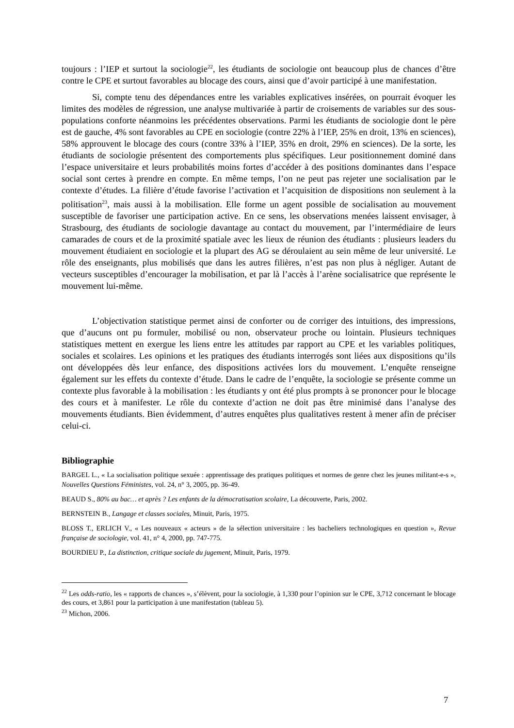toujours : l’IEP et surtout la sociologie<sup>22</sup>, les étudiants de sociologie ont beaucoup plus de chances d’être contre le CPE et surtout favorables au blocage des cours, ainsi que d’avoir participé à une manifestation.
Si, compte tenu des dépendances entre les variables explicatives insérées, on pourrait évoquer les limites des modèles de régression, une analyse multivariée à partir de croisements de variables sur des sous-populations conforte néanmoins les précédentes observations. Parmi les étudiants de sociologie dont le père est de gauche, 4% sont favorables au CPE en sociologie (contre 22% à l’IEP, 25% en droit, 13% en sciences), 58% approuvent le blocage des cours (contre 33% à l’IEP, 35% en droit, 29% en sciences). De la sorte, les étudiants de sociologie présentent des comportements plus spécifiques. Leur positionnement dominé dans l’espace universitaire et leurs probabilités moins fortes d’accéder à des positions dominantes dans l’espace social sont certes à prendre en compte. En même temps, l’on ne peut pas rejeter une socialisation par le contexte d’études. La filière d’étude favorise l’activation et l’acquisition de dispositions non seulement à la politisation<sup>23</sup>, mais aussi à la mobilisation. Elle forme un agent possible de socialisation au mouvement susceptible de favoriser une participation active. En ce sens, les observations menées laissent envisager, à Strasbourg, des étudiants de sociologie davantage au contact du mouvement, par l’intermédiaire de leurs camarades de cours et de la proximité spatiale avec les lieux de réunion des étudiants : plusieurs leaders du mouvement étudiaient en sociologie et la plupart des AG se déroulaient au sein même de leur université. Le rôle des enseignants, plus mobilisés que dans les autres filières, n’est pas non plus à négliger. Autant de vecteurs susceptibles d’encourager la mobilisation, et par là l’accès à l’arène socialisatrice que représente le mouvement lui-même.
L’objectivation statistique permet ainsi de conforter ou de corriger des intuitions, des impressions, que d’aucuns ont pu formuler, mobilisé ou non, observateur proche ou lointain. Plusieurs techniques statistiques mettent en exergue les liens entre les attitudes par rapport au CPE et les variables politiques, sociales et scolaires. Les opinions et les pratiques des étudiants interrogés sont liées aux dispositions qu’ils ont développées dès leur enfance, des dispositions activées lors du mouvement. L’enquête renseigne également sur les effets du contexte d’étude. Dans le cadre de l’enquête, la sociologie se présente comme un contexte plus favorable à la mobilisation : les étudiants y ont été plus prompts à se prononcer pour le blocage des cours et à manifester. Le rôle du contexte d’action ne doit pas être minimisé dans l’analyse des mouvements étudiants. Bien évidemment, d’autres enquêtes plus qualitatives restent à mener afin de préciser celui-ci.
Bibliographie
BARGEL L., « La socialisation politique sexuée : apprentissage des pratiques politiques et normes de genre chez les jeunes militant-e-s », Nouvelles Questions Féministes, vol. 24, n° 3, 2005, pp. 36-49.
BEAUD S., 80% au bac… et après ? Les enfants de la démocratisation scolaire, La découverte, Paris, 2002.
BERNSTEIN B., Langage et classes sociales, Minuit, Paris, 1975.
BLOSS T., ERLICH V., « Les nouveaux « acteurs » de la sélection universitaire : les bacheliers technologiques en question », Revue française de sociologie, vol. 41, n° 4, 2000, pp. 747-775.
BOURDIEU P., La distinction, critique sociale du jugement, Minuit, Paris, 1979.
<sup>22</sup> Les odds-ratio, les « rapports de chances », s’élèvent, pour la sociologie, à 1,330 pour l’opinion sur le CPE, 3,712 concernant le blocage des cours, et 3,861 pour la participation à une manifestation (tableau 5).
<sup>23</sup> Michon, 2006.
7